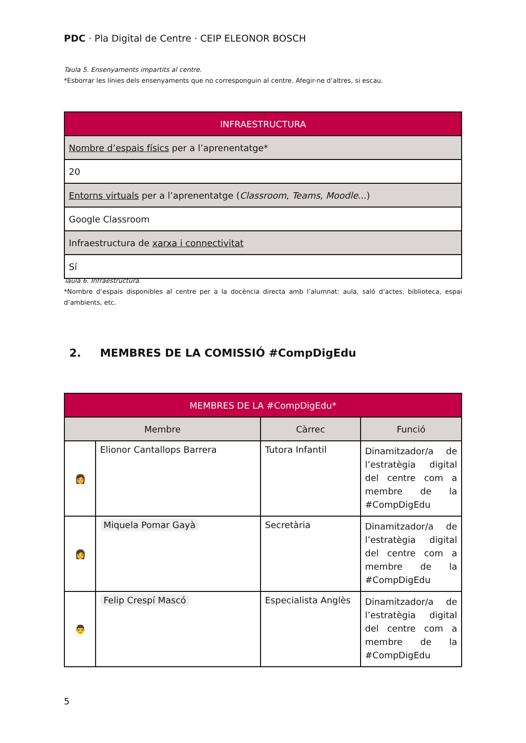PDC · Pla Digital de Centre · CEIP ELEONOR BOSCH
Taula 5. Ensenyaments impartits al centre.
*Esborrar les línies dels ensenyaments que no corresponguin al centre. Afegir-ne d’altres, si escau.
| INFRAESTRUCTURA |
| --- |
| Nombre d’espais físics per a l’aprenentatge* |
| 20 |
| Entorns virtuals per a l’aprenentatge ( Classroom , Teams , Moodle ...) |
| Google Classroom |
| Infraestructura de xarxa i connectivitat |
| Sí |
Taula 6. Infraestructura.
*Nombre d’espais disponibles al centre per a la docència directa amb l’alumnat: aula, saló d’actes, biblioteca, espai d’ambients, etc.
2. MEMBRES DE LA COMISSIÓ #CompDigEdu
| MEMBRES DE LA #CompDigEdu* | | | |
| --- | --- | --- | --- |
| Membre | | Càrrec | Funció |
| 👩 | Elionor Cantallops Barrera | Tutora Infantil | Dinamitzador/a de l’estratègia digital del centre com a membre de la #CompDigEdu |
| 👩 | Miquela Pomar Gayà | Secretària | Dinamitzador/a de l’estratègia digital del centre com a membre de la #CompDigEdu |
| 👨 | Felip Crespí Mascó | Especialista Anglès | Dinamitzador/a de l’estratègia digital del centre com a membre de la #CompDigEdu |
5